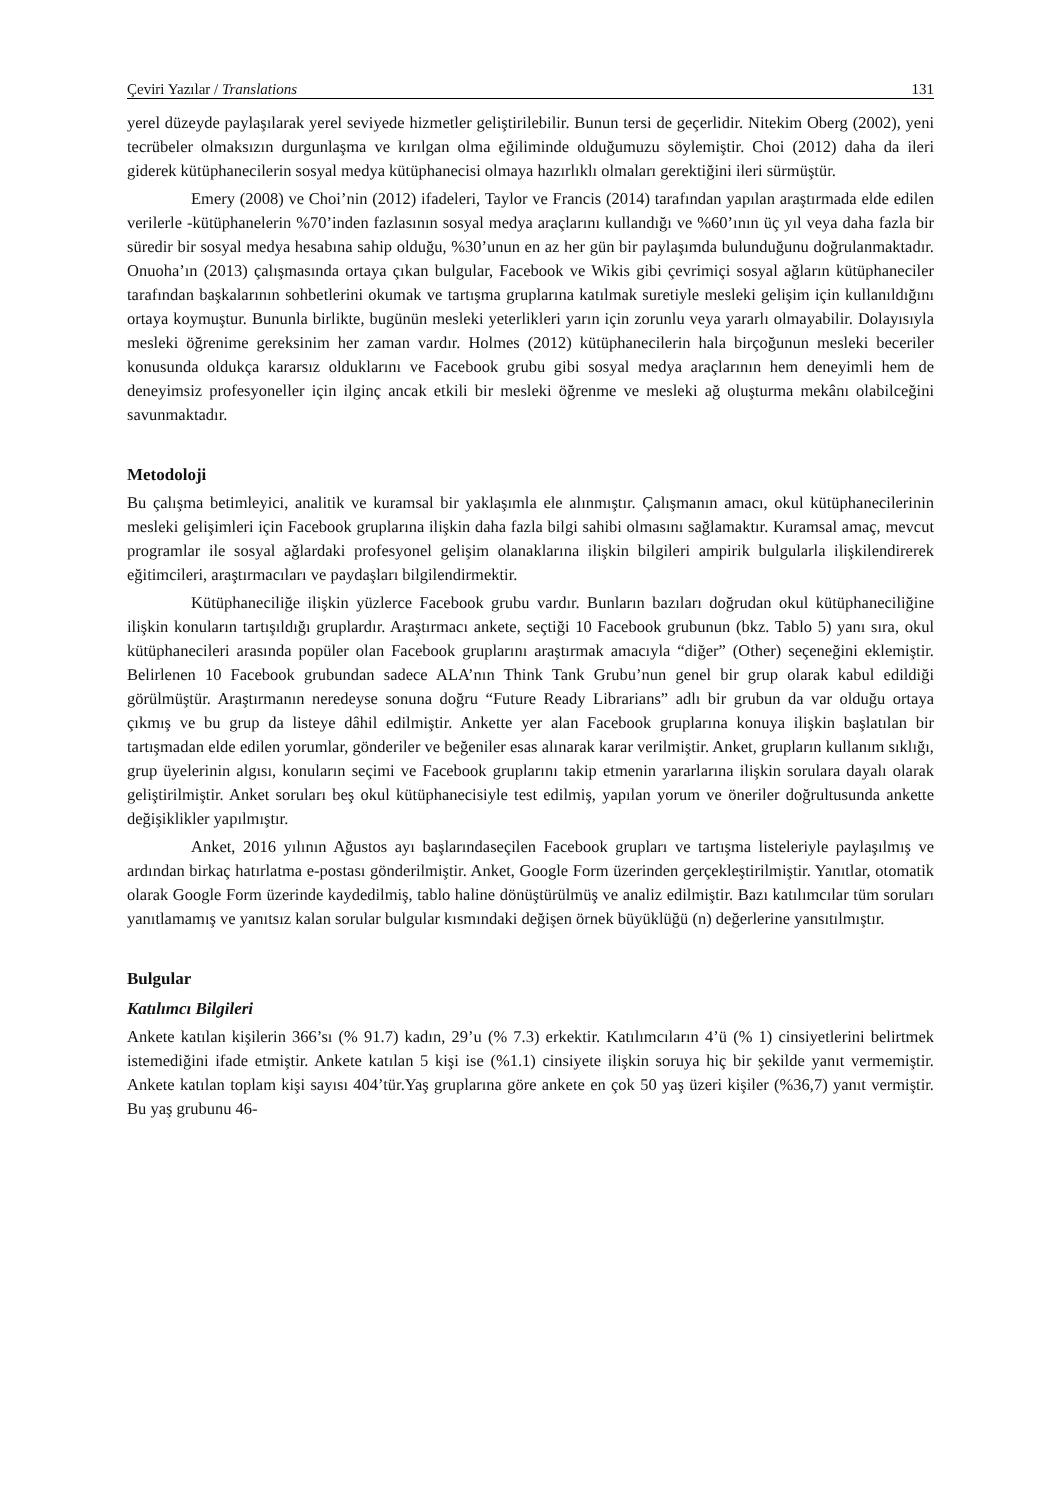Çeviri Yazılar / Translations 131
yerel düzeyde paylaşılarak yerel seviyede hizmetler geliştirilebilir. Bunun tersi de geçerlidir. Nitekim Oberg (2002), yeni tecrübeler olmaksızın durgunlaşma ve kırılgan olma eğiliminde olduğumuzu söylemiştir. Choi (2012) daha da ileri giderek kütüphanecilerin sosyal medya kütüphanecisi olmaya hazırlıklı olmaları gerektiğini ileri sürmüştür.
Emery (2008) ve Choi’nin (2012) ifadeleri, Taylor ve Francis (2014) tarafından yapılan araştırmada elde edilen verilerle -kütüphanelerin %70’inden fazlasının sosyal medya araçlarını kullandığı ve %60’ının üç yıl veya daha fazla bir süredir bir sosyal medya hesabına sahip olduğu, %30’unun en az her gün bir paylaşımda bulunduğunu doğrulanmaktadır. Onuoha’ın (2013) çalışmasında ortaya çıkan bulgular, Facebook ve Wikis gibi çevrimiçi sosyal ağların kütüphaneciler tarafından başkalarının sohbetlerini okumak ve tartışma gruplarına katılmak suretiyle mesleki gelişim için kullanıldığını ortaya koymuştur. Bununla birlikte, bugünün mesleki yeterlikleri yarın için zorunlu veya yararlı olmayabilir. Dolayısıyla mesleki öğrenime gereksinim her zaman vardır. Holmes (2012) kütüphanecilerin hala birçoğunun mesleki beceriler konusunda oldukça kararsız olduklarını ve Facebook grubu gibi sosyal medya araçlarının hem deneyimli hem de deneyimsiz profesyoneller için ilginç ancak etkili bir mesleki öğrenme ve mesleki ağ oluşturma mekânı olabilceğini savunmaktadır.
Metodoloji
Bu çalışma betimleyici, analitik ve kuramsal bir yaklaşımla ele alınmıştır. Çalışmanın amacı, okul kütüphanecilerinin mesleki gelişimleri için Facebook gruplarına ilişkin daha fazla bilgi sahibi olmasını sağlamaktır. Kuramsal amaç, mevcut programlar ile sosyal ağlardaki profesyonel gelişim olanaklarına ilişkin bilgileri ampirik bulgularla ilişkilendirerek eğitimcileri, araştırmacıları ve paydaşları bilgilendirmektir.
Kütüphaneciliğe ilişkin yüzlerce Facebook grubu vardır. Bunların bazıları doğrudan okul kütüphaneciliğine ilişkin konuların tartışıldığı gruplardır. Araştırmacı ankete, seçtiği 10 Facebook grubunun (bkz. Tablo 5) yanı sıra, okul kütüphanecileri arasında popüler olan Facebook gruplarını araştırmak amacıyla “diğer” (Other) seçeneğini eklemiştir. Belirlenen 10 Facebook grubundan sadece ALA’nın Think Tank Grubu’nun genel bir grup olarak kabul edildiği görülmüştür. Araştırmanın neredeyse sonuna doğru “Future Ready Librarians” adlı bir grubun da var olduğu ortaya çıkmış ve bu grup da listeye dâhil edilmiştir. Ankette yer alan Facebook gruplarına konuya ilişkin başlatılan bir tartışmadan elde edilen yorumlar, gönderiler ve beğeniler esas alınarak karar verilmiştir. Anket, grupların kullanım sıklığı, grup üyelerinin algısı, konuların seçimi ve Facebook gruplarını takip etmenin yararlarına ilişkin sorulara dayalı olarak geliştirilmiştir. Anket soruları beş okul kütüphanecisiyle test edilmiş, yapılan yorum ve öneriler doğrultusunda ankette değişiklikler yapılmıştır.
Anket, 2016 yılının Ağustos ayı başlarındaseçilen Facebook grupları ve tartışma listeleriyle paylaşılmış ve ardından birkaç hatırlatma e-postası gönderilmiştir. Anket, Google Form üzerinden gerçekleştirilmiştir. Yanıtlar, otomatik olarak Google Form üzerinde kaydedilmiş, tablo haline dönüştürülmüş ve analiz edilmiştir. Bazı katılımcılar tüm soruları yanıtlamamış ve yanıtsız kalan sorular bulgular kısmındaki değişen örnek büyüklüğü (n) değerlerine yansıtılmıştır.
Bulgular
Katılımcı Bilgileri
Ankete katılan kişilerin 366’sı (% 91.7) kadın, 29’u (% 7.3) erkektir. Katılımcıların 4’ü (% 1) cinsiyetlerini belirtmek istemediğini ifade etmiştir. Ankete katılan 5 kişi ise (%1.1) cinsiyete ilişkin soruya hiç bir şekilde yanıt vermemiştir. Ankete katılan toplam kişi sayısı 404’tür.Yaş gruplarına göre ankete en çok 50 yaş üzeri kişiler (%36,7) yanıt vermiştir. Bu yaş grubunu 46-